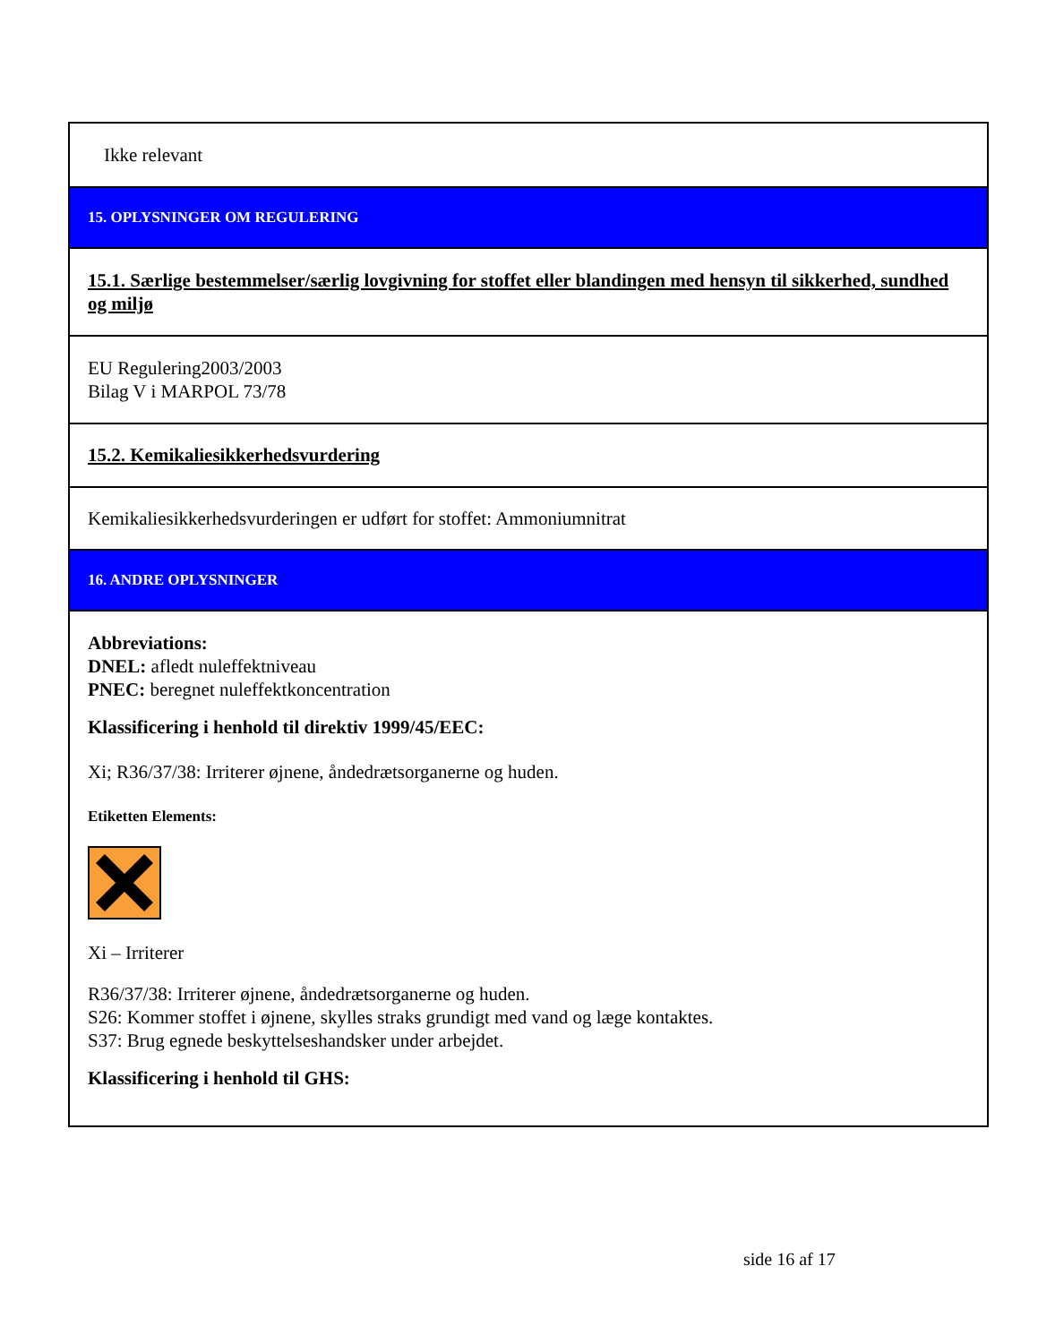Ikke relevant
15. OPLYSNINGER OM REGULERING
15.1. Særlige bestemmelser/særlig lovgivning for stoffet eller blandingen med hensyn til sikkerhed, sundhed og miljø
EU Regulering2003/2003
Bilag V i MARPOL 73/78
15.2. Kemikaliesikkerhedsvurdering
Kemikaliesikkerhedsvurderingen er udført for stoffet: Ammoniumnitrat
16. ANDRE OPLYSNINGER
Abbreviations:
DNEL: afledt nuleffektniveau
PNEC: beregnet nuleffektkoncentration
Klassificering i henhold til direktiv 1999/45/EEC:
Xi; R36/37/38: Irriterer øjnene, åndedrætsorganerne og huden.
Etiketten Elements:
Xi – Irriterer
R36/37/38: Irriterer øjnene, åndedrætsorganerne og huden.
S26: Kommer stoffet i øjnene, skylles straks grundigt med vand og læge kontaktes.
S37: Brug egnede beskyttelseshandsker under arbejdet.
Klassificering i henhold til GHS:
side 16 af 17